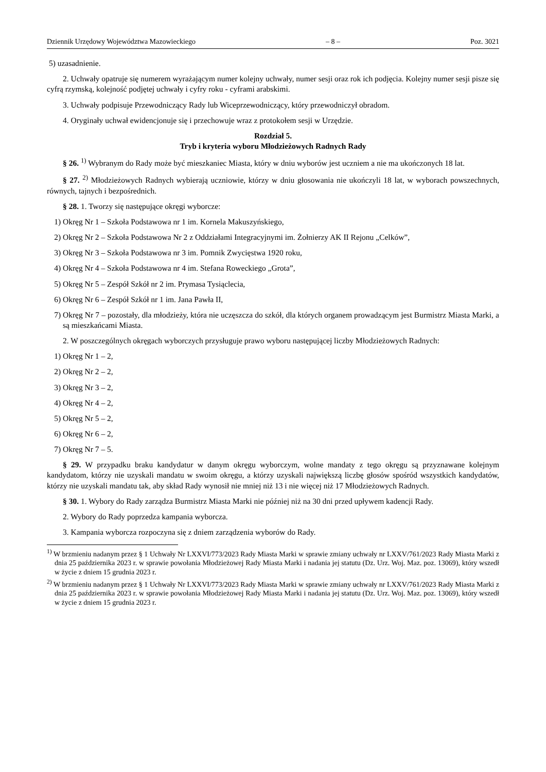Dziennik Urzędowy Województwa Mazowieckiego – 8 – Poz. 3021
5) uzasadnienie.
2. Uchwały opatruje się numerem wyrażającym numer kolejny uchwały, numer sesji oraz rok ich podjęcia. Kolejny numer sesji pisze się cyfrą rzymską, kolejność podjętej uchwały i cyfry roku - cyframi arabskimi.
3. Uchwały podpisuje Przewodniczący Rady lub Wiceprzewodniczący, który przewodniczył obradom.
4. Oryginały uchwał ewidencjonuje się i przechowuje wraz z protokołem sesji w Urzędzie.
Rozdział 5.
Tryb i kryteria wyboru Młodzieżowych Radnych Rady
§ 26. <sup>1)</sup> Wybranym do Rady może być mieszkaniec Miasta, który w dniu wyborów jest uczniem a nie ma ukończonych 18 lat.
§ 27. <sup>2)</sup> Młodzieżowych Radnych wybierają uczniowie, którzy w dniu głosowania nie ukończyli 18 lat, w wyborach powszechnych, równych, tajnych i bezpośrednich.
§ 28. 1. Tworzy się następujące okręgi wyborcze:
1) Okręg Nr 1 – Szkoła Podstawowa nr 1 im. Kornela Makuszyńskiego,
2) Okręg Nr 2 – Szkoła Podstawowa Nr 2 z Oddziałami Integracyjnymi im. Żołnierzy AK II Rejonu „Celków”,
3) Okręg Nr 3 – Szkoła Podstawowa nr 3 im. Pomnik Zwycięstwa 1920 roku,
4) Okręg Nr 4 – Szkoła Podstawowa nr 4 im. Stefana Roweckiego „Grota”,
5) Okręg Nr 5 – Zespół Szkół nr 2 im. Prymasa Tysiąclecia,
6) Okręg Nr 6 – Zespół Szkół nr 1 im. Jana Pawła II,
7) Okręg Nr 7 – pozostały, dla młodzieży, która nie uczęszcza do szkół, dla których organem prowadzącym jest Burmistrz Miasta Marki, a są mieszkańcami Miasta.
2. W poszczególnych okręgach wyborczych przysługuje prawo wyboru następującej liczby Młodzieżowych Radnych:
1) Okręg Nr 1 – 2,
2) Okręg Nr 2 – 2,
3) Okręg Nr 3 – 2,
4) Okręg Nr 4 – 2,
5) Okręg Nr 5 – 2,
6) Okręg Nr 6 – 2,
7) Okręg Nr 7 – 5.
§ 29. W przypadku braku kandydatur w danym okręgu wyborczym, wolne mandaty z tego okręgu są przyznawane kolejnym kandydatom, którzy nie uzyskali mandatu w swoim okręgu, a którzy uzyskali największą liczbę głosów spośród wszystkich kandydatów, którzy nie uzyskali mandatu tak, aby skład Rady wynosił nie mniej niż 13 i nie więcej niż 17 Młodzieżowych Radnych.
§ 30. 1. Wybory do Rady zarządza Burmistrz Miasta Marki nie później niż na 30 dni przed upływem kadencji Rady.
2. Wybory do Rady poprzedza kampania wyborcza.
3. Kampania wyborcza rozpoczyna się z dniem zarządzenia wyborów do Rady.
<sup>1)</sup> W brzmieniu nadanym przez § 1 Uchwały Nr LXXVI/773/2023 Rady Miasta Marki w sprawie zmiany uchwały nr LXXV/761/2023 Rady Miasta Marki z dnia 25 października 2023 r. w sprawie powołania Młodzieżowej Rady Miasta Marki i nadania jej statutu (Dz. Urz. Woj. Maz. poz. 13069), który wszedł w życie z dniem 15 grudnia 2023 r.
<sup>2)</sup> W brzmieniu nadanym przez § 1 Uchwały Nr LXXVI/773/2023 Rady Miasta Marki w sprawie zmiany uchwały nr LXXV/761/2023 Rady Miasta Marki z dnia 25 października 2023 r. w sprawie powołania Młodzieżowej Rady Miasta Marki i nadania jej statutu (Dz. Urz. Woj. Maz. poz. 13069), który wszedł w życie z dniem 15 grudnia 2023 r.